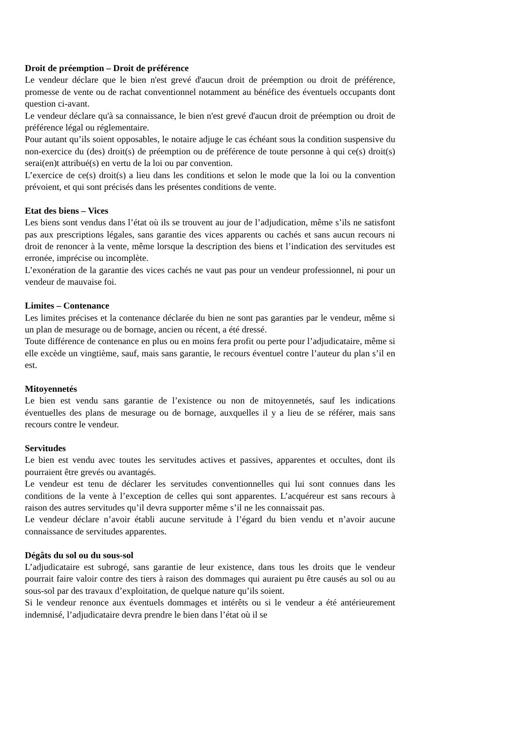Droit de préemption – Droit de préférence
Le vendeur déclare que le bien n'est grevé d'aucun droit de préemption ou droit de préférence, promesse de vente ou de rachat conventionnel notamment au bénéfice des éventuels occupants dont question ci-avant.
Le vendeur déclare qu'à sa connaissance, le bien n'est grevé d'aucun droit de préemption ou droit de préférence légal ou réglementaire.
Pour autant qu’ils soient opposables, le notaire adjuge le cas échéant sous la condition suspensive du non-exercice du (des) droit(s) de préemption ou de préférence de toute personne à qui ce(s) droit(s) serai(en)t attribué(s) en vertu de la loi ou par convention.
L’exercice de ce(s) droit(s) a lieu dans les conditions et selon le mode que la loi ou la convention prévoient, et qui sont précisés dans les présentes conditions de vente.
Etat des biens – Vices
Les biens sont vendus dans l’état où ils se trouvent au jour de l’adjudication, même s’ils ne satisfont pas aux prescriptions légales, sans garantie des vices apparents ou cachés et sans aucun recours ni droit de renoncer à la vente, même lorsque la description des biens et l’indication des servitudes est erronée, imprécise ou incomplète.
L’exonération de la garantie des vices cachés ne vaut pas pour un vendeur professionnel, ni pour un vendeur de mauvaise foi.
Limites – Contenance
Les limites précises et la contenance déclarée du bien ne sont pas garanties par le vendeur, même si un plan de mesurage ou de bornage, ancien ou récent, a été dressé.
Toute différence de contenance en plus ou en moins fera profit ou perte pour l’adjudicataire, même si elle excède un vingtième, sauf, mais sans garantie, le recours éventuel contre l’auteur du plan s’il en est.
Mitoyennetés
Le bien est vendu sans garantie de l’existence ou non de mitoyennetés, sauf les indications éventuelles des plans de mesurage ou de bornage, auxquelles il y a lieu de se référer, mais sans recours contre le vendeur.
Servitudes
Le bien est vendu avec toutes les servitudes actives et passives, apparentes et occultes, dont ils pourraient être grevés ou avantagés.
Le vendeur est tenu de déclarer les servitudes conventionnelles qui lui sont connues dans les conditions de la vente à l’exception de celles qui sont apparentes. L’acquéreur est sans recours à raison des autres servitudes qu’il devra supporter même s’il ne les connaissait pas.
Le vendeur déclare n’avoir établi aucune servitude à l’égard du bien vendu et n’avoir aucune connaissance de servitudes apparentes.
Dégâts du sol ou du sous-sol
L’adjudicataire est subrogé, sans garantie de leur existence, dans tous les droits que le vendeur pourrait faire valoir contre des tiers à raison des dommages qui auraient pu être causés au sol ou au sous-sol par des travaux d’exploitation, de quelque nature qu’ils soient.
Si le vendeur renonce aux éventuels dommages et intérêts ou si le vendeur a été antérieurement indemnisé, l’adjudicataire devra prendre le bien dans l’état où il se